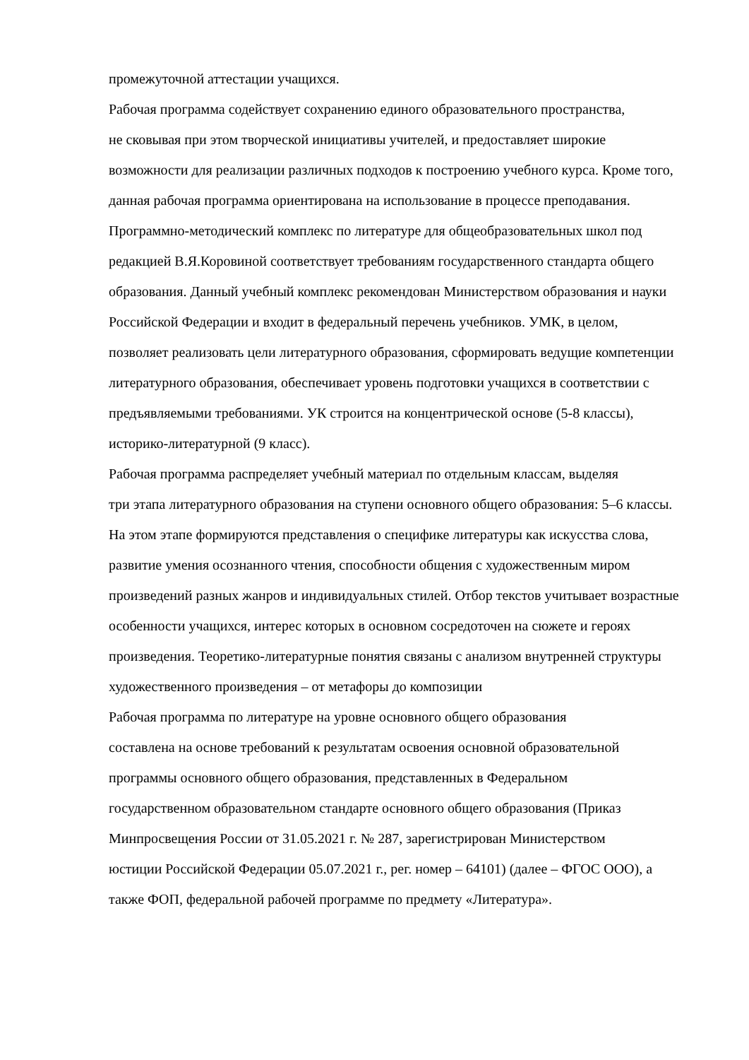промежуточной аттестации учащихся.
Рабочая программа содействует сохранению единого образовательного пространства,
не сковывая при этом творческой инициативы учителей, и предоставляет широкие
возможности для реализации различных подходов к построению учебного курса. Кроме того,
данная рабочая программа ориентирована на использование в процессе преподавания.
Программно-методический комплекс по литературе для общеобразовательных школ под
редакцией В.Я.Коровиной соответствует требованиям государственного стандарта общего
образования. Данный учебный комплекс рекомендован Министерством образования и науки
Российской Федерации и входит в федеральный перечень учебников. УМК, в целом,
позволяет реализовать цели литературного образования, сформировать ведущие компетенции
литературного образования, обеспечивает уровень подготовки учащихся в соответствии с
предъявляемыми требованиями. УК строится на концентрической основе (5-8 классы),
историко-литературной (9 класс).
Рабочая программа распределяет учебный материал по отдельным классам, выделяя
три этапа литературного образования на ступени основного общего образования: 5–6 классы.
На этом этапе формируются представления о специфике литературы как искусства слова,
развитие умения осознанного чтения, способности общения с художественным миром
произведений разных жанров и индивидуальных стилей. Отбор текстов учитывает возрастные
особенности учащихся, интерес которых в основном сосредоточен на сюжете и героях
произведения. Теоретико-литературные понятия связаны с анализом внутренней структуры
художественного произведения – от метафоры до композиции
Рабочая программа по литературе на уровне основного общего образования
составлена на основе требований к результатам освоения основной образовательной
программы основного общего образования, представленных в Федеральном
государственном образовательном стандарте основного общего образования (Приказ
Минпросвещения России от 31.05.2021 г. № 287, зарегистрирован Министерством
юстиции Российской Федерации 05.07.2021 г., рег. номер – 64101) (далее – ФГОС ООО), а
также ФОП, федеральной рабочей программе по предмету «Литература».